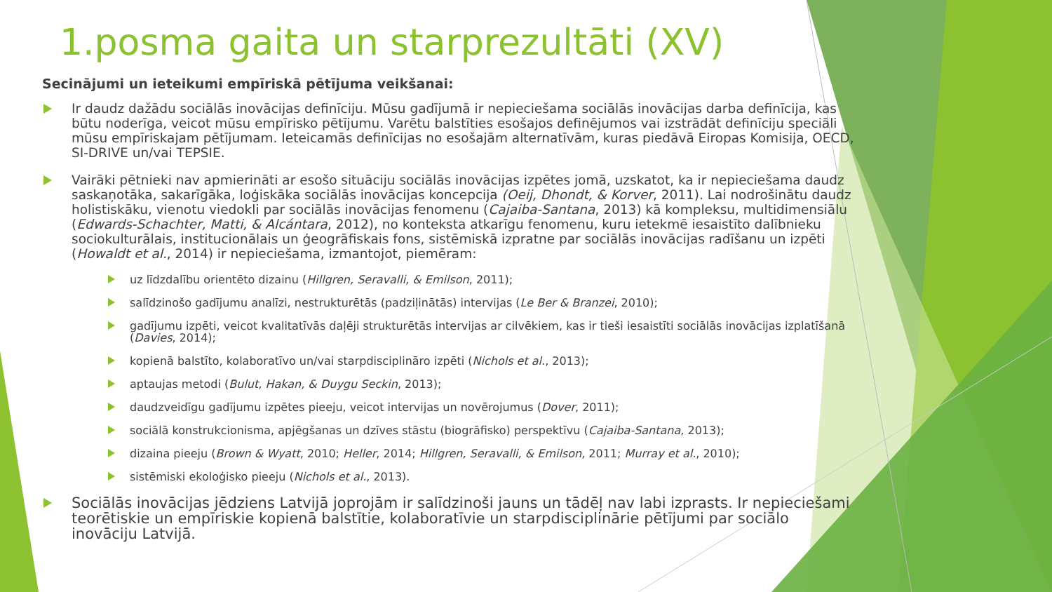1.posma gaita un starprezultāti (XV)
Secinājumi un ieteikumi empīriskā pētījuma veikšanai:
Ir daudz dažādu sociālās inovācijas definīciju. Mūsu gadījumā ir nepieciešama sociālās inovācijas darba definīcija, kas būtu noderīga, veicot mūsu empīrisko pētījumu. Varētu balstīties esošajos definējumos vai izstrādāt definīciju speciāli mūsu empīriskajam pētījumam. Ieteicamās definīcijas no esošajām alternatīvām, kuras piedāvā Eiropas Komisija, OECD, SI-DRIVE un/vai TEPSIE.
Vairāki pētnieki nav apmierināti ar esošo situāciju sociālās inovācijas izpētes jomā, uzskatot, ka ir nepieciešama daudz saskaņotāka, sakarīgāka, loģiskāka sociālās inovācijas koncepcija (Oeij, Dhondt, & Korver, 2011). Lai nodrošinātu daudz holistiskāku, vienotu viedokli par sociālās inovācijas fenomenu (Cajaiba-Santana, 2013) kā kompleksu, multidimensiālu (Edwards-Schachter, Matti, & Alcántara, 2012), no konteksta atkarīgu fenomenu, kuru ietekmē iesaistīto dalībnieku sociokulturālais, institucionālais un ģeogrāfiskais fons, sistēmiskā izpratne par sociālās inovācijas radīšanu un izpēti (Howaldt et al., 2014) ir nepieciešama, izmantojot, piemēram:
uz līdzdalību orientēto dizainu (Hillgren, Seravalli, & Emilson, 2011);
salīdzinošo gadījumu analīzi, nestrukturētās (padziļinātās) intervijas (Le Ber & Branzei, 2010);
gadījumu izpēti, veicot kvalitatīvās daļēji strukturētās intervijas ar cilvēkiem, kas ir tieši iesaistīti sociālās inovācijas izplatīšanā (Davies, 2014);
kopienā balstīto, kolaboratīvo un/vai starpdisciplināro izpēti (Nichols et al., 2013);
aptaujas metodi (Bulut, Hakan, & Duygu Seckin, 2013);
daudzveidīgu gadījumu izpētes pieeju, veicot intervijas un novērojumus (Dover, 2011);
sociālā konstrukcionisma, apjēgšanas un dzīves stāstu (biogrāfisko) perspektīvu (Cajaiba-Santana, 2013);
dizaina pieeju (Brown & Wyatt, 2010; Heller, 2014; Hillgren, Seravalli, & Emilson, 2011; Murray et al., 2010);
sistēmiski ekoloģisko pieeju (Nichols et al., 2013).
Sociālās inovācijas jēdziens Latvijā joprojām ir salīdzinoši jauns un tādēļ nav labi izprasts. Ir nepieciešami teorētiskie un empīriskie kopienā balstītie, kolaboratīvie un starpdisciplinārie pētījumi par sociālo inovāciju Latvijā.